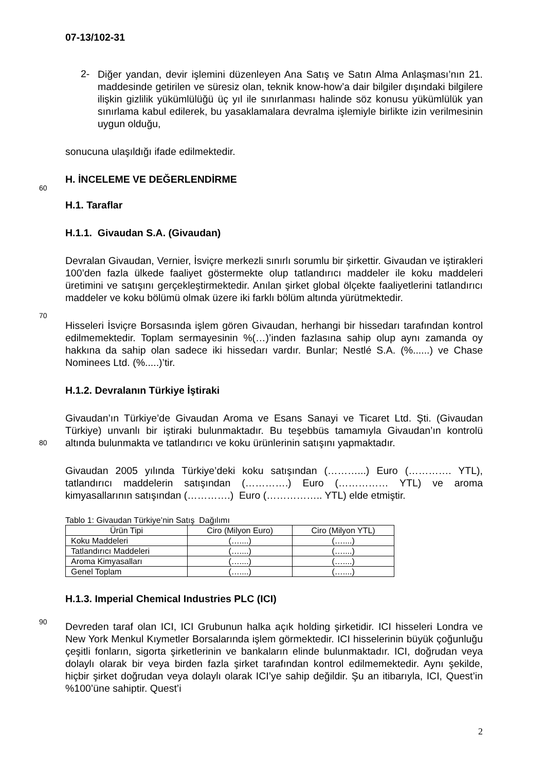07-13/102-31
2-
Diğer yandan, devir işlemini düzenleyen Ana Satış ve Satın Alma Anlaşması’nın 21. maddesinde getirilen ve süresiz olan, teknik know-how’a dair bilgiler dışındaki bilgilere ilişkin gizlilik yükümlülüğü üç yıl ile sınırlanması halinde söz konusu yükümlülük yan sınırlama kabul edilerek, bu yasaklamalara devralma işlemiyle birlikte izin verilmesinin uygun olduğu,
sonucuna ulaşıldığı ifade edilmektedir.
H. İNCELEME VE DEĞERLENDİRME
60
H.1. Taraflar
H.1.1. Givaudan S.A. (Givaudan)
Devralan Givaudan, Vernier, İsviçre merkezli sınırlı sorumlu bir şirkettir. Givaudan ve iştirakleri 100’den fazla ülkede faaliyet göstermekte olup tatlandırıcı maddeler ile koku maddeleri üretimini ve satışını gerçekleştirmektedir. Anılan şirket global ölçekte faaliyetlerini tatlandırıcı maddeler ve koku bölümü olmak üzere iki farklı bölüm altında yürütmektedir.
70
Hisseleri İsviçre Borsasında işlem gören Givaudan, herhangi bir hissedarı tarafından kontrol edilmemektedir. Toplam sermayesinin %(…)’inden fazlasına sahip olup aynı zamanda oy hakkına da sahip olan sadece iki hissedarı vardır. Bunlar; Nestlé S.A. (%......) ve Chase Nominees Ltd. (%.....)’tir.
H.1.2. Devralanın Türkiye İştiraki
Givaudan’ın Türkiye’de Givaudan Aroma ve Esans Sanayi ve Ticaret Ltd. Şti. (Givaudan Türkiye) unvanlı bir iştiraki bulunmaktadır. Bu teşebbüs tamamıyla Givaudan’ın kontrolü altında bulunmakta ve tatlandırıcı ve koku ürünlerinin satışını yapmaktadır.
80
Givaudan 2005 yılında Türkiye’deki koku satışından (………...) Euro (…………. YTL), tatlandırıcı maddelerin satışından (………….) Euro (…………… YTL) ve aroma kimyasallarının satışından (………….) Euro (…………….. YTL) elde etmiştir.
Tablo 1: Givaudan Türkiye’nin Satış Dağılımı
| Ürün Tipi | Ciro (Milyon Euro) | Ciro (Milyon YTL) |
| --- | --- | --- |
| Koku Maddeleri | (…....) | (…....) |
| Tatlandırıcı Maddeleri | (…....) | (…....) |
| Aroma Kimyasalları | (…....) | (…....) |
| Genel Toplam | (…....) | (…....) |
H.1.3. Imperial Chemical Industries PLC (ICI)
90
Devreden taraf olan ICI, ICI Grubunun halka açık holding şirketidir. ICI hisseleri Londra ve New York Menkul Kıymetler Borsalarında işlem görmektedir. ICI hisselerinin büyük çoğunluğu çeşitli fonların, sigorta şirketlerinin ve bankaların elinde bulunmaktadır. ICI, doğrudan veya dolaylı olarak bir veya birden fazla şirket tarafından kontrol edilmemektedir. Aynı şekilde, hiçbir şirket doğrudan veya dolaylı olarak ICI’ye sahip değildir. Şu an itibarıyla, ICI, Quest’in %100’üne sahiptir. Quest’i
2